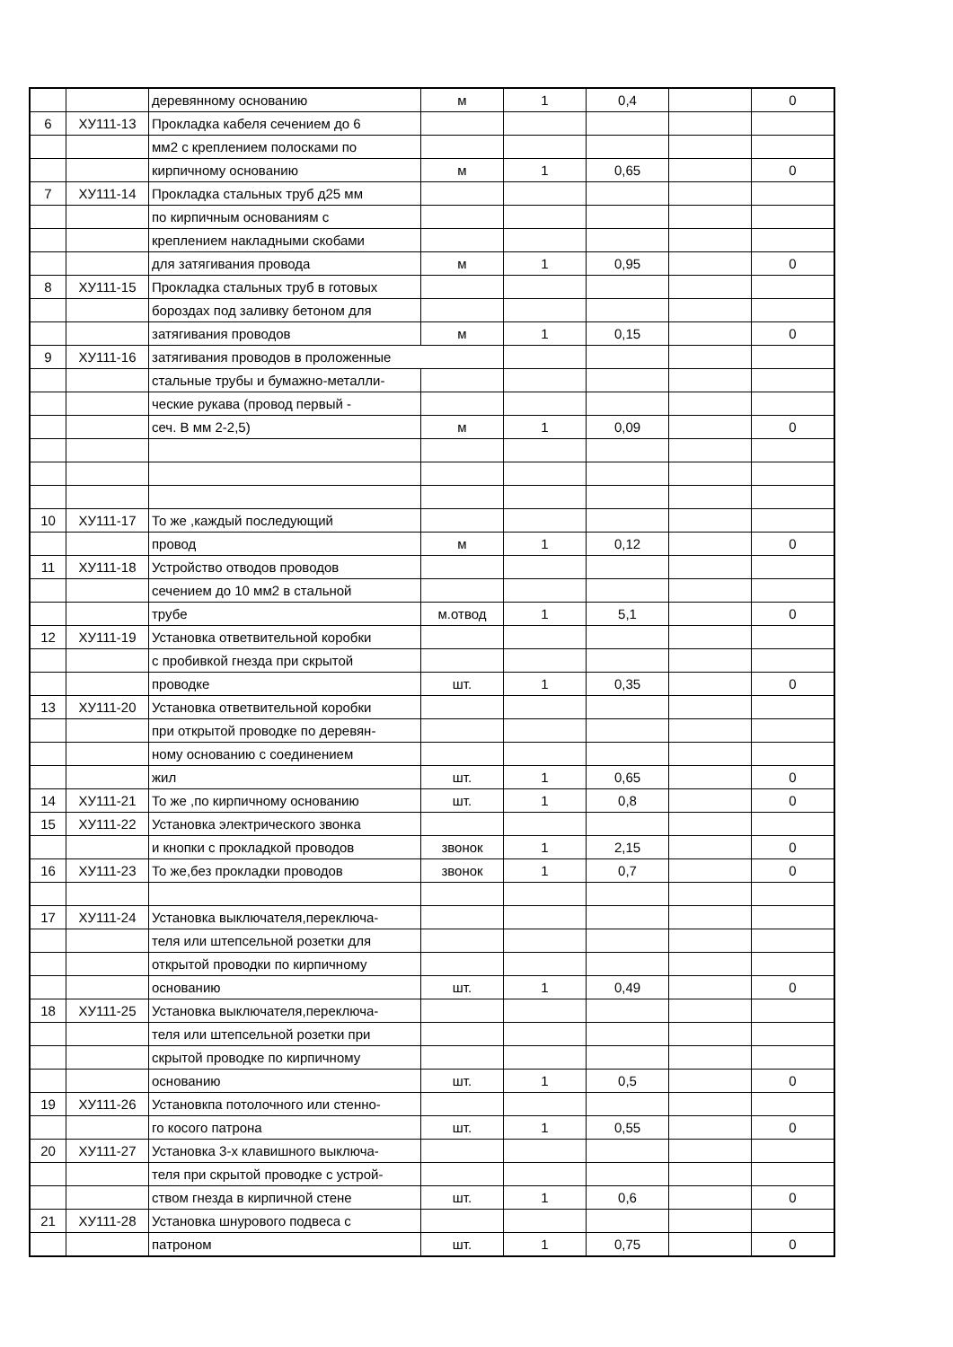| | | деревянному основанию | м | 1 | 0,4 | | 0 |
| 6 | ХУ111-13 | Прокладка кабеля сечением до 6 | | | | | |
| | | мм2 с креплением полосками по | | | | | |
| | | кирпичному основанию | м | 1 | 0,65 | | 0 |
| 7 | ХУ111-14 | Прокладка стальных труб д25 мм | | | | | |
| | | по кирпичным основаниям с | | | | | |
| | | креплением накладными скобами | | | | | |
| | | для затягивания провода | м | 1 | 0,95 | | 0 |
| 8 | ХУ111-15 | Прокладка стальных труб в готовых | | | | | |
| | | бороздах под заливку бетоном для | | | | | |
| | | затягивания проводов | м | 1 | 0,15 | | 0 |
| 9 | ХУ111-16 | затягивания проводов в проложенные | | | | | |
| | | стальные трубы и бумажно-металли- | | | | | |
| | | ческие рукава (провод первый - | | | | | |
| | | сеч. В мм 2-2,5) | м | 1 | 0,09 | | 0 |
| 10 | ХУ111-17 | То же ,каждый последующий | | | | | |
| | | провод | м | 1 | 0,12 | | 0 |
| 11 | ХУ111-18 | Устройство отводов проводов | | | | | |
| | | сечением до 10 мм2 в стальной | | | | | |
| | | трубе | м.отвод | 1 | 5,1 | | 0 |
| 12 | ХУ111-19 | Установка ответвительной коробки | | | | | |
| | | с пробивкой гнезда при скрытой | | | | | |
| | | проводке | шт. | 1 | 0,35 | | 0 |
| 13 | ХУ111-20 | Установка ответвительной коробки | | | | | |
| | | при открытой проводке по деревян- | | | | | |
| | | ному основанию с соединением | | | | | |
| | | жил | шт. | 1 | 0,65 | | 0 |
| 14 | ХУ111-21 | То же ,по кирпичному основанию | шт. | 1 | 0,8 | | 0 |
| 15 | ХУ111-22 | Установка электрического звонка | | | | | |
| | | и кнопки с прокладкой проводов | звонок | 1 | 2,15 | | 0 |
| 16 | ХУ111-23 | То же,без прокладки проводов | звонок | 1 | 0,7 | | 0 |
| 17 | ХУ111-24 | Установка выключателя,переключа- | | | | | |
| | | теля или штепсельной розетки для | | | | | |
| | | открытой проводки по кирпичному | | | | | |
| | | основанию | шт. | 1 | 0,49 | | 0 |
| 18 | ХУ111-25 | Установка выключателя,переключа- | | | | | |
| | | теля или штепсельной розетки при | | | | | |
| | | скрытой проводке по кирпичному | | | | | |
| | | основанию | шт. | 1 | 0,5 | | 0 |
| 19 | ХУ111-26 | Установкпа потолочного или стенно- | | | | | |
| | | го косого патрона | шт. | 1 | 0,55 | | 0 |
| 20 | ХУ111-27 | Установка 3-х клавишного выключа- | | | | | |
| | | теля при скрытой проводке с устрой- | | | | | |
| | | ством гнезда в кирпичной стене | шт. | 1 | 0,6 | | 0 |
| 21 | ХУ111-28 | Установка шнурового подвеса с | | | | | |
| | | патроном | шт. | 1 | 0,75 | | 0 |